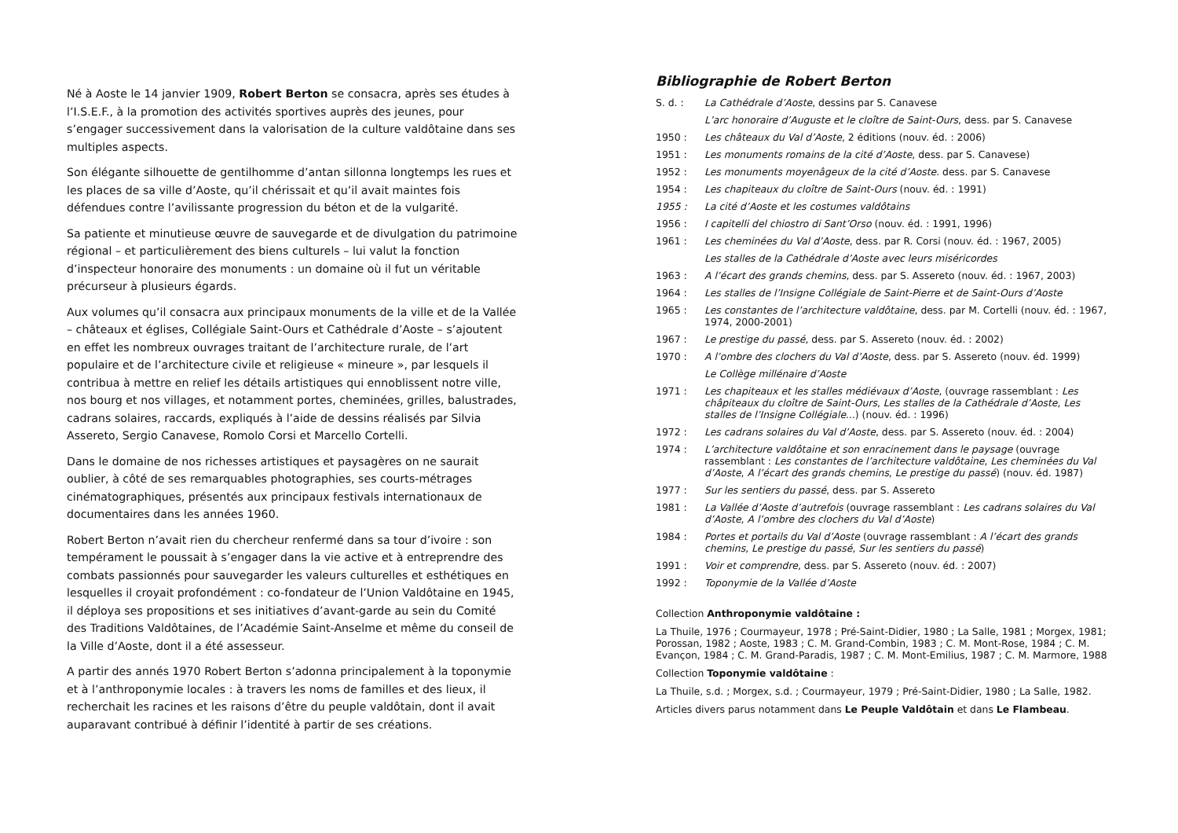Né à Aoste le 14 janvier 1909, Robert Berton se consacra, après ses études à l’I.S.E.F., à la promotion des activités sportives auprès des jeunes, pour s’engager successivement dans la valorisation de la culture valdôtaine dans ses multiples aspects.
Son élégante silhouette de gentilhomme d’antan sillonna longtemps les rues et les places de sa ville d’Aoste, qu’il chérissait et qu’il avait maintes fois défendues contre l’avilissante progression du béton et de la vulgarité.
Sa patiente et minutieuse œuvre de sauvegarde et de divulgation du patrimoine régional – et particulièrement des biens culturels – lui valut la fonction d’inspecteur honoraire des monuments : un domaine où il fut un véritable précurseur à plusieurs égards.
Aux volumes qu’il consacra aux principaux monuments de la ville et de la Vallée – châteaux et églises, Collégiale Saint-Ours et Cathédrale d’Aoste – s’ajoutent en effet les nombreux ouvrages traitant de l’architecture rurale, de l’art populaire et de l’architecture civile et religieuse « mineure », par lesquels il contribua à mettre en relief les détails artistiques qui ennoblissent notre ville, nos bourg et nos villages, et notamment portes, cheminées, grilles, balustrades, cadrans solaires, raccards, expliqués à l’aide de dessins réalisés par Silvia Assereto, Sergio Canavese, Romolo Corsi et Marcello Cortelli.
Dans le domaine de nos richesses artistiques et paysagères on ne saurait oublier, à côté de ses remarquables photographies, ses courts-métrages cinématographiques, présentés aux principaux festivals internationaux de documentaires dans les années 1960.
Robert Berton n’avait rien du chercheur renfermé dans sa tour d’ivoire : son tempérament le poussait à s’engager dans la vie active et à entreprendre des combats passionnés pour sauvegarder les valeurs culturelles et esthétiques en lesquelles il croyait profondément : co-fondateur de l’Union Valdôtaine en 1945, il déploya ses propositions et ses initiatives d’avant-garde au sein du Comité des Traditions Valdôtaines, de l’Académie Saint-Anselme et même du conseil de la Ville d’Aoste, dont il a été assesseur.
A partir des annés 1970 Robert Berton s’adonna principalement à la toponymie et à l’anthroponymie locales : à travers les noms de familles et des lieux, il recherchait les racines et les raisons d’être du peuple valdôtain, dont il avait auparavant contribué à définir l’identité à partir de ses créations.
Bibliographie de Robert Berton
S. d. : La Cathédrale d’Aoste, dessins par S. Canavese
L’arc honoraire d’Auguste et le cloître de Saint-Ours, dess. par S. Canavese
1950 : Les châteaux du Val d’Aoste, 2 éditions (nouv. éd. : 2006)
1951 : Les monuments romains de la cité d’Aoste, dess. par S. Canavese)
1952 : Les monuments moyenâgeux de la cité d’Aoste. dess. par S. Canavese
1954 : Les chapiteaux du cloître de Saint-Ours (nouv. éd. : 1991)
1955 : La cité d’Aoste et les costumes valdôtains
1956 : I capitelli del chiostro di Sant’Orso (nouv. éd. : 1991, 1996)
1961 : Les cheminées du Val d’Aoste, dess. par R. Corsi (nouv. éd. : 1967, 2005)
Les stalles de la Cathédrale d’Aoste avec leurs miséricordes
1963 : A l’écart des grands chemins, dess. par S. Assereto (nouv. éd. : 1967, 2003)
1964 : Les stalles de l’Insigne Collégiale de Saint-Pierre et de Saint-Ours d’Aoste
1965 : Les constantes de l’architecture valdôtaine, dess. par M. Cortelli (nouv. éd. : 1967, 1974, 2000-2001)
1967 : Le prestige du passé, dess. par S. Assereto (nouv. éd. : 2002)
1970 : A l’ombre des clochers du Val d’Aoste, dess. par S. Assereto (nouv. éd. 1999)
Le Collège millénaire d’Aoste
1971 : Les chapiteaux et les stalles médiévaux d’Aoste, (ouvrage rassemblant : Les châpiteaux du cloître de Saint-Ours, Les stalles de la Cathédrale d’Aoste, Les stalles de l’Insigne Collégiale...) (nouv. éd. : 1996)
1972 : Les cadrans solaires du Val d’Aoste, dess. par S. Assereto (nouv. éd. : 2004)
1974 : L’architecture valdôtaine et son enracinement dans le paysage (ouvrage rassemblant : Les constantes de l’architecture valdôtaine, Les cheminées du Val d’Aoste, A l’écart des grands chemins, Le prestige du passé) (nouv. éd. 1987)
1977 : Sur les sentiers du passé, dess. par S. Assereto
1981 : La Vallée d’Aoste d’autrefois (ouvrage rassemblant : Les cadrans solaires du Val d’Aoste, A l’ombre des clochers du Val d’Aoste)
1984 : Portes et portails du Val d’Aoste (ouvrage rassemblant : A l’écart des grands chemins, Le prestige du passé, Sur les sentiers du passé)
1991 : Voir et comprendre, dess. par S. Assereto (nouv. éd. : 2007)
1992 : Toponymie de la Vallée d’Aoste
Collection Anthroponymie valdôtaine :
La Thuile, 1976 ; Courmayeur, 1978 ; Pré-Saint-Didier, 1980 ; La Salle, 1981 ; Morgex, 1981; Porossan, 1982 ; Aoste, 1983 ; C. M. Grand-Combin, 1983 ; C. M. Mont-Rose, 1984 ; C. M. Evançon, 1984 ; C. M. Grand-Paradis, 1987 ; C. M. Mont-Emilius, 1987 ; C. M. Marmore, 1988
Collection Toponymie valdôtaine :
La Thuile, s.d. ; Morgex, s.d. ; Courmayeur, 1979 ; Pré-Saint-Didier, 1980 ; La Salle, 1982.
Articles divers parus notamment dans Le Peuple Valdôtain et dans Le Flambeau.